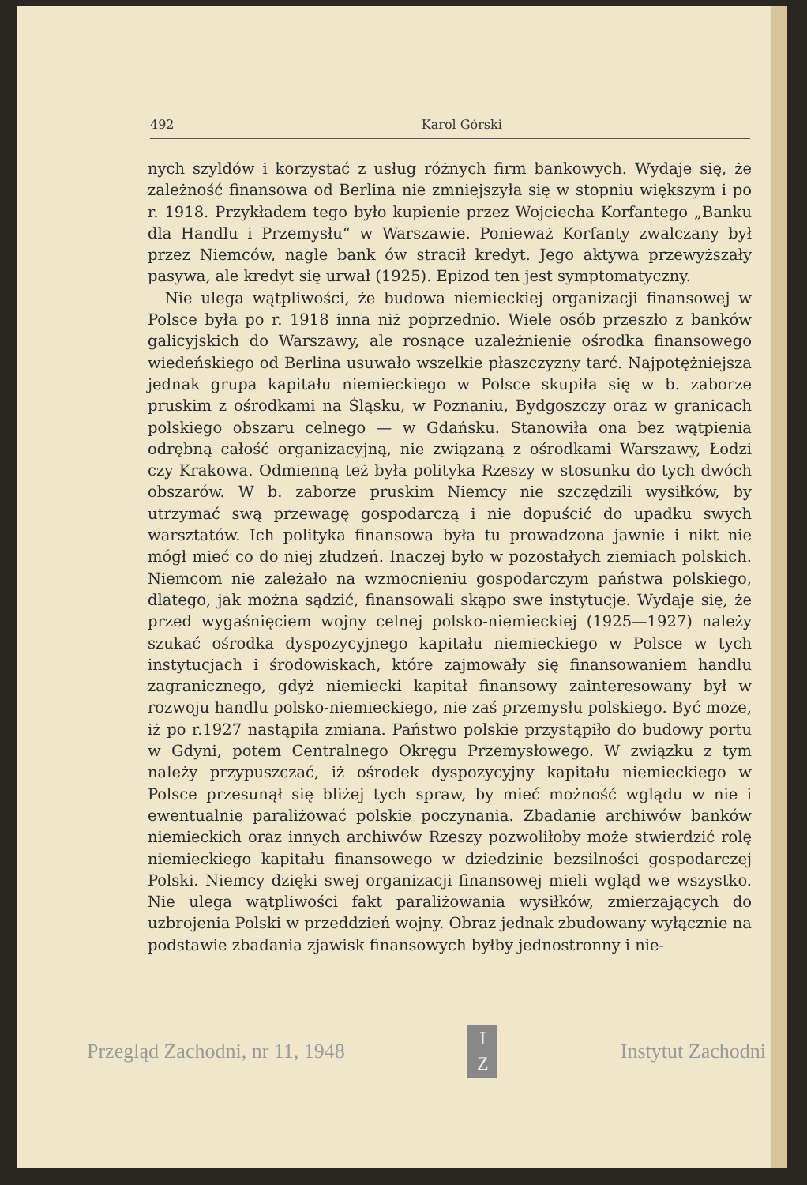492 Karol Górski
nych szyldów i korzystać z usług różnych firm bankowych. Wydaje się, że zależność finansowa od Berlina nie zmniejszyła się w stopniu większym i po r. 1918. Przykładem tego było kupienie przez Wojciecha Korfantego „Banku dla Handlu i Przemysłu“ w Warszawie. Ponieważ Korfanty zwalczany był przez Niemców, nagle bank ów stracił kredyt. Jego aktywa przewyższały pasywa, ale kredyt się urwał (1925). Epizod ten jest symptomatyczny.
Nie ulega wątpliwości, że budowa niemieckiej organizacji finansowej w Polsce była po r. 1918 inna niż poprzednio. Wiele osób przeszło z banków galicyjskich do Warszawy, ale rosnące uzależnienie ośrodka finansowego wiedeńskiego od Berlina usuwało wszelkie płaszczyzny tarć. Najpotężniejsza jednak grupa kapitału niemieckiego w Polsce skupiła się w b. zaborze pruskim z ośrodkami na Śląsku, w Poznaniu, Bydgoszczy oraz w granicach polskiego obszaru celnego — w Gdańsku. Stanowiła ona bez wątpienia odrębną całość organizacyjną, nie związaną z ośrodkami Warszawy, Łodzi czy Krakowa. Odmienną też była polityka Rzeszy w stosunku do tych dwóch obszarów. W b. zaborze pruskim Niemcy nie szczędzili wysiłków, by utrzymać swą przewagę gospodarczą i nie dopuścić do upadku swych warsztatów. Ich polityka finansowa była tu prowadzona jawnie i nikt nie mógł mieć co do niej złudzeń. Inaczej było w pozostałych ziemiach polskich. Niemcom nie zależało na wzmocnieniu gospodarczym państwa polskiego, dlatego, jak można sądzić, finansowali skąpo swe instytucje. Wydaje się, że przed wygaśnięciem wojny celnej polsko-niemieckiej (1925—1927) należy szukać ośrodka dyspozycyjnego kapitału niemieckiego w Polsce w tych instytucjach i środowiskach, które zajmowały się finansowaniem handlu zagranicznego, gdyż niemiecki kapitał finansowy zainteresowany był w rozwoju handlu polsko-niemieckiego, nie zaś przemysłu polskiego. Być może, iż po r.1927 nastąpiła zmiana. Państwo polskie przystąpiło do budowy portu w Gdyni, potem Centralnego Okręgu Przemysłowego. W związku z tym należy przypuszczać, iż ośrodek dyspozycyjny kapitału niemieckiego w Polsce przesunął się bliżej tych spraw, by mieć możność wglądu w nie i ewentualnie paraliżować polskie poczynania. Zbadanie archiwów banków niemieckich oraz innych archiwów Rzeszy pozwoliłoby może stwierdzić rolę niemieckiego kapitału finansowego w dziedzinie bezsilności gospodarczej Polski. Niemcy dzięki swej organizacji finansowej mieli wgląd we wszystko. Nie ulega wątpliwości fakt paraliżowania wysiłków, zmierzających do uzbrojenia Polski w przeddzień wojny. Obraz jednak zbudowany wyłącznie na podstawie zbadania zjawisk finansowych byłby jednostronny i nie-
Przegląd Zachodni, nr 11, 1948
I
Z
Instytut Zachodni